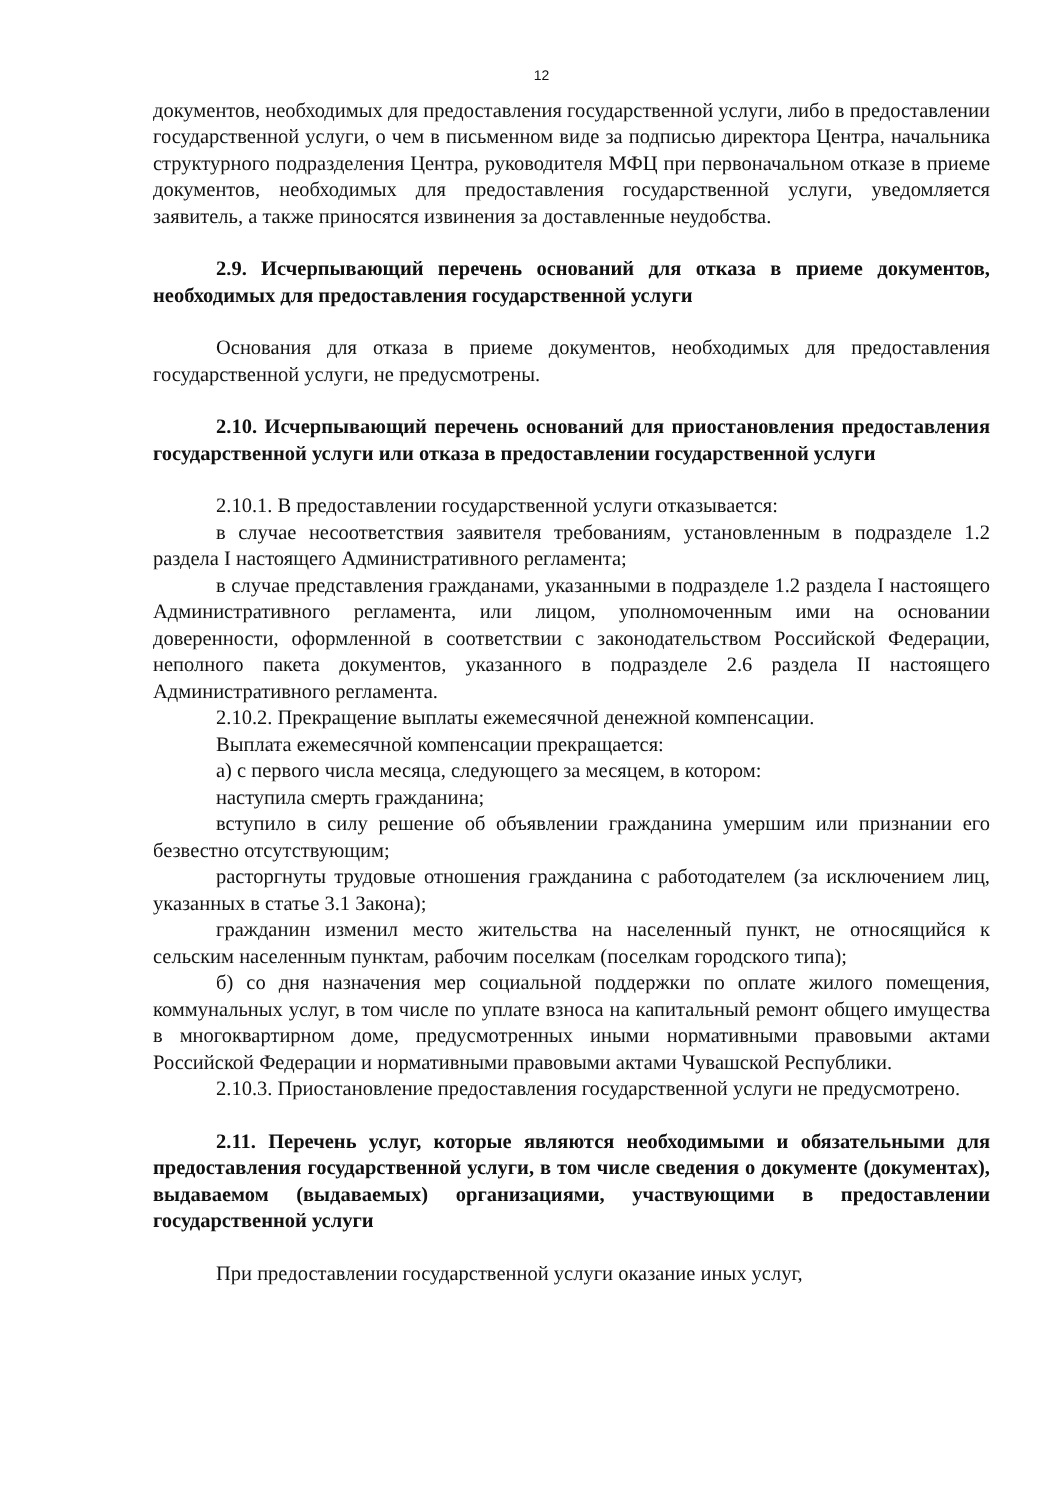12
документов, необходимых для предоставления государственной услуги, либо в предоставлении государственной услуги, о чем в письменном виде за подписью директора Центра, начальника структурного подразделения Центра, руководителя МФЦ при первоначальном отказе в приеме документов, необходимых для предоставления государственной услуги, уведомляется заявитель, а также приносятся извинения за доставленные неудобства.
2.9. Исчерпывающий перечень оснований для отказа в приеме документов, необходимых для предоставления государственной услуги
Основания для отказа в приеме документов, необходимых для предоставления государственной услуги, не предусмотрены.
2.10. Исчерпывающий перечень оснований для приостановления предоставления государственной услуги или отказа в предоставлении государственной услуги
2.10.1. В предоставлении государственной услуги отказывается:
в случае несоответствия заявителя требованиям, установленным в подразделе 1.2 раздела I настоящего Административного регламента;
в случае представления гражданами, указанными в подразделе 1.2 раздела I настоящего Административного регламента, или лицом, уполномоченным ими на основании доверенности, оформленной в соответствии с законодательством Российской Федерации, неполного пакета документов, указанного в подразделе 2.6 раздела II настоящего Административного регламента.
2.10.2. Прекращение выплаты ежемесячной денежной компенсации.
Выплата ежемесячной компенсации прекращается:
а) с первого числа месяца, следующего за месяцем, в котором:
наступила смерть гражданина;
вступило в силу решение об объявлении гражданина умершим или признании его безвестно отсутствующим;
расторгнуты трудовые отношения гражданина с работодателем (за исключением лиц, указанных в статье 3.1 Закона);
гражданин изменил место жительства на населенный пункт, не относящийся к сельским населенным пунктам, рабочим поселкам (поселкам городского типа);
б) со дня назначения мер социальной поддержки по оплате жилого помещения, коммунальных услуг, в том числе по уплате взноса на капитальный ремонт общего имущества в многоквартирном доме, предусмотренных иными нормативными правовыми актами Российской Федерации и нормативными правовыми актами Чувашской Республики.
2.10.3. Приостановление предоставления государственной услуги не предусмотрено.
2.11. Перечень услуг, которые являются необходимыми и обязательными для предоставления государственной услуги, в том числе сведения о документе (документах), выдаваемом (выдаваемых) организациями, участвующими в предоставлении государственной услуги
При предоставлении государственной услуги оказание иных услуг,